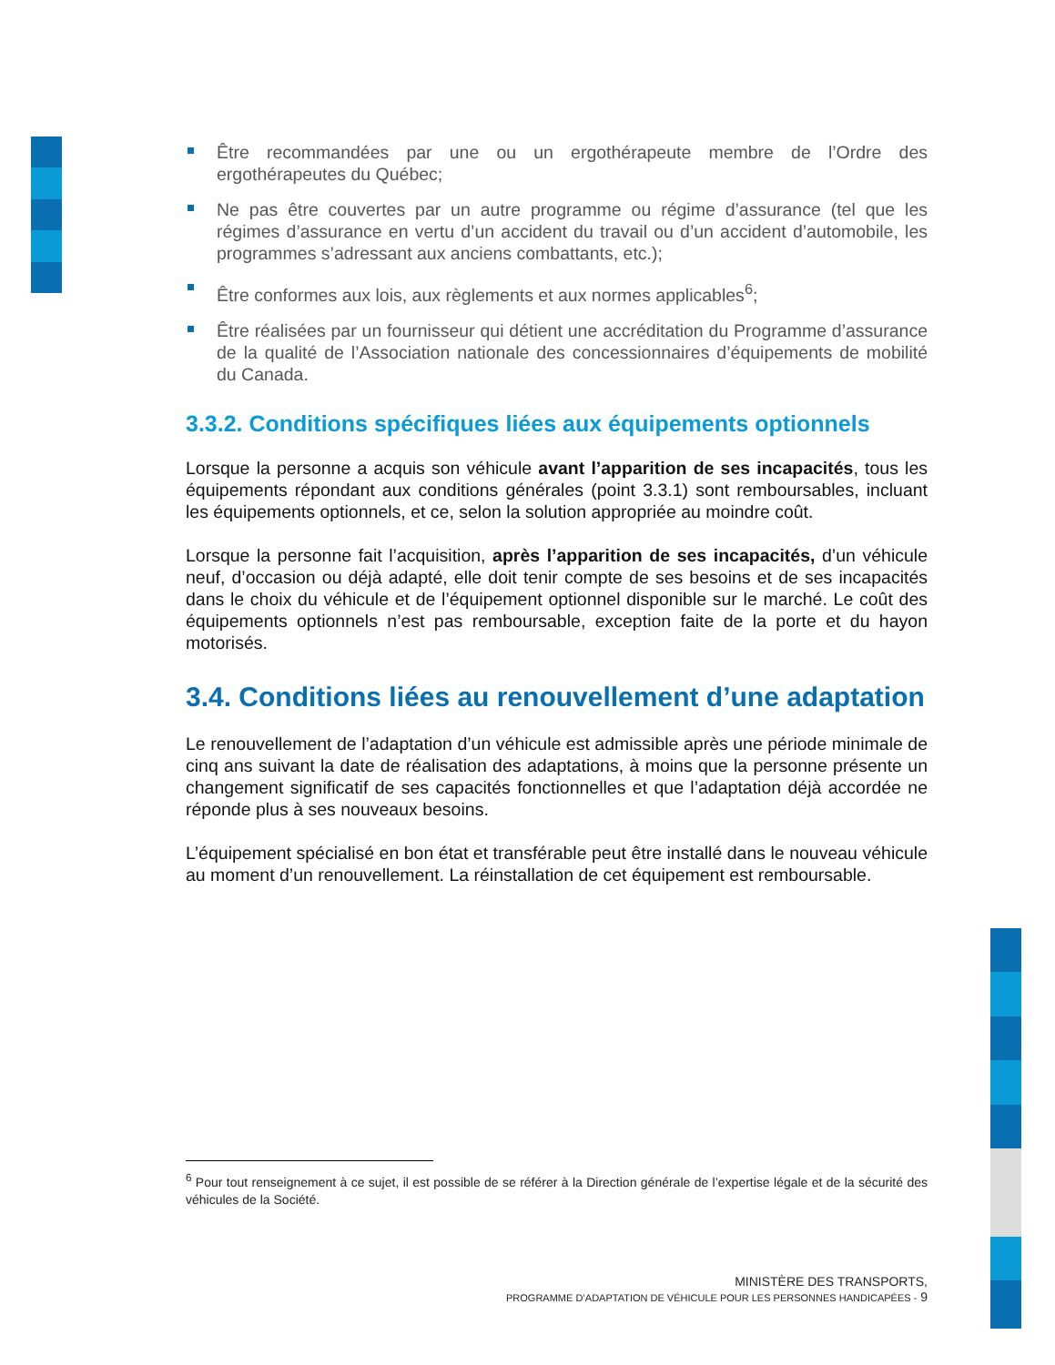Être recommandées par une ou un ergothérapeute membre de l’Ordre des ergothérapeutes du Québec;
Ne pas être couvertes par un autre programme ou régime d’assurance (tel que les régimes d’assurance en vertu d’un accident du travail ou d’un accident d’automobile, les programmes s’adressant aux anciens combattants, etc.);
Être conformes aux lois, aux règlements et aux normes applicables<sup>6</sup>;
Être réalisées par un fournisseur qui détient une accréditation du Programme d’assurance de la qualité de l’Association nationale des concessionnaires d’équipements de mobilité du Canada.
3.3.2. Conditions spécifiques liées aux équipements optionnels
Lorsque la personne a acquis son véhicule avant l’apparition de ses incapacités, tous les équipements répondant aux conditions générales (point 3.3.1) sont remboursables, incluant les équipements optionnels, et ce, selon la solution appropriée au moindre coût.
Lorsque la personne fait l’acquisition, après l’apparition de ses incapacités, d’un véhicule neuf, d’occasion ou déjà adapté, elle doit tenir compte de ses besoins et de ses incapacités dans le choix du véhicule et de l’équipement optionnel disponible sur le marché. Le coût des équipements optionnels n’est pas remboursable, exception faite de la porte et du hayon motorisés.
3.4. Conditions liées au renouvellement d’une adaptation
Le renouvellement de l’adaptation d’un véhicule est admissible après une période minimale de cinq ans suivant la date de réalisation des adaptations, à moins que la personne présente un changement significatif de ses capacités fonctionnelles et que l’adaptation déjà accordée ne réponde plus à ses nouveaux besoins.
L’équipement spécialisé en bon état et transférable peut être installé dans le nouveau véhicule au moment d’un renouvellement. La réinstallation de cet équipement est remboursable.
<sup>6</sup> Pour tout renseignement à ce sujet, il est possible de se référer à la Direction générale de l’expertise légale et de la sécurité des véhicules de la Société.
MINISTÈRE DES TRANSPORTS,
PROGRAMME D’ADAPTATION DE VÉHICULE POUR LES PERSONNES HANDICAPÉES - 9